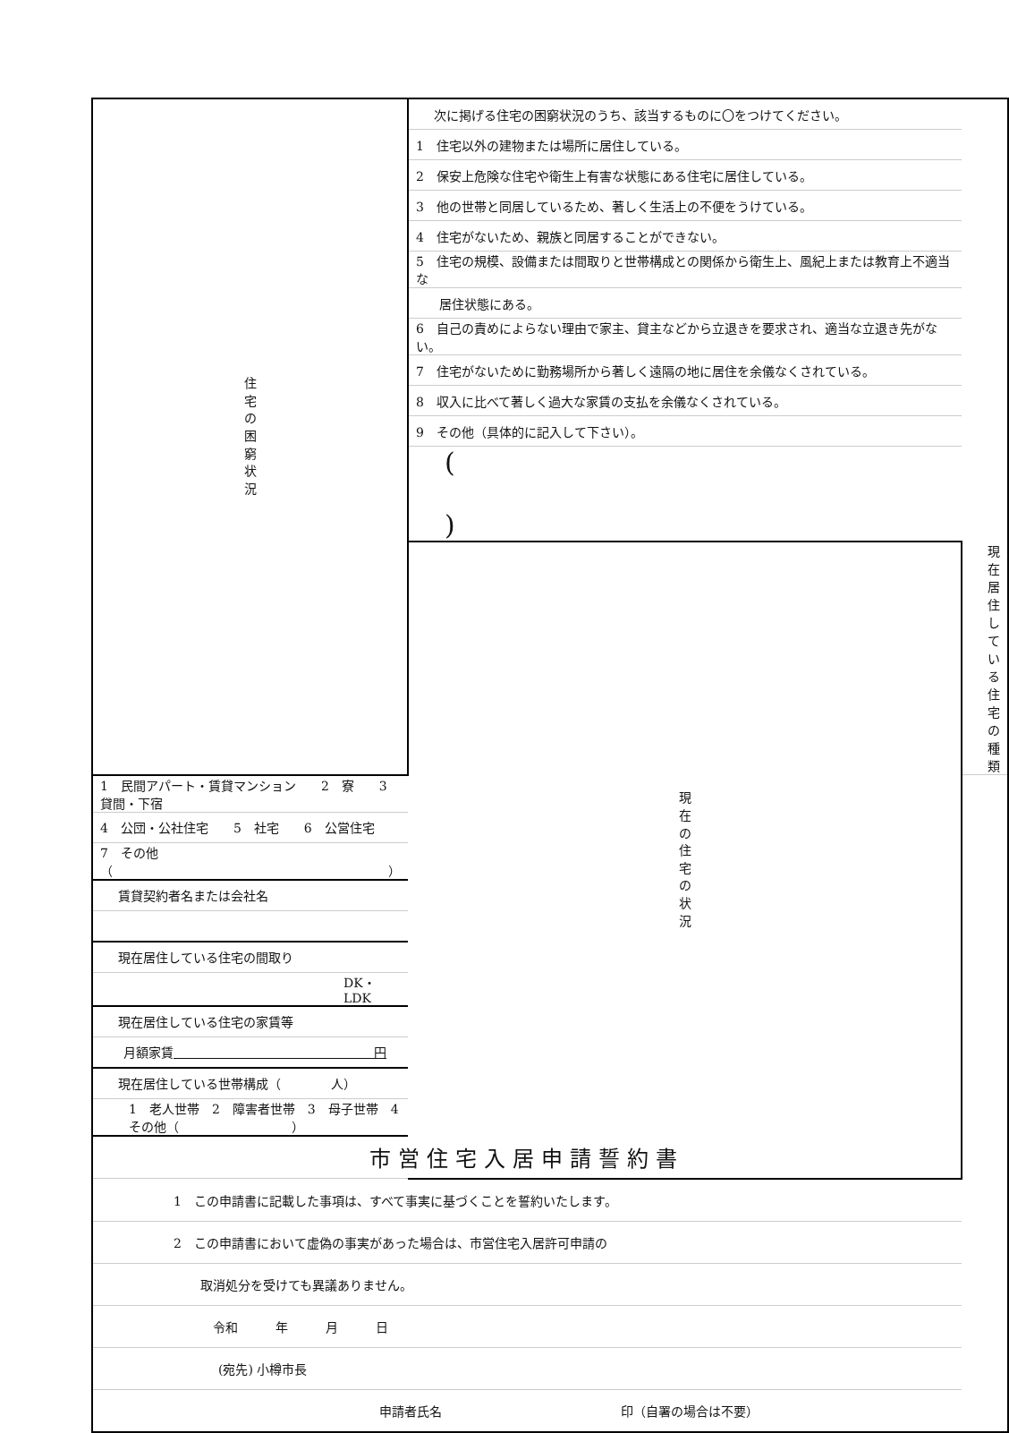| 住 宅 の 困 窮 状 況 | 次に掲げる住宅の困窮状況のうち、該当するものに〇をつけてください。 | |
| | 1 住宅以外の建物または場所に居住している。 | |
| | 2 保安上危険な住宅や衛生上有害な状態にある住宅に居住している。 | |
| | 3 他の世帯と同居しているため、著しく生活上の不便をうけている。 | |
| | 4 住宅がないため、親族と同居することができない。 | |
| | 5 住宅の規模、設備または間取りと世帯構成との関係から衛生上、風紀上または教育上不適当な | |
| | 居住状態にある。 | |
| | 6 自己の責めによらない理由で家主、貸主などから立退きを要求され、適当な立退き先がない。 | |
| | 7 住宅がないために勤務場所から著しく遠隔の地に居住を余儀なくされている。 | |
| | 8 収入に比べて著しく過大な家賃の支払を余儀なくされている。 | |
| | 9 その他（具体的に記入して下さい）。 | |
| | ( ) | |
| | 現 在 の 住 宅 の 状 況 | 現在居住している住宅の種類 |
| 1 民間アパート・賃貸マンション 2 寮 3 貸間・下宿 | | |
| 4 公団・公社住宅 5 社宅 6 公営住宅 | | |
| 7 その他（ ） | | |
| 賃貸契約者名または会社名 | | |
| 現在居住している住宅の間取り | | |
| DK・LDK | | |
| 現在居住している住宅の家賃等 | | |
| 月額家賃 円 | | |
| 現在居住している世帯構成（ 人） | | |
| 1 老人世帯 2 障害者世帯 3 母子世帯 4 その他（ ） | | |
| 市営住宅入居申請誓約書 | | |
| 1 この申請書に記載した事項は、すべて事実に基づくことを誓約いたします。 | | |
| 2 この申請書において虚偽の事実があった場合は、市営住宅入居許可申請の | | |
| 取消処分を受けても異議ありません。 | | |
| 令和 年 月 日 | | |
| (宛先) 小樽市長 | | |
| 申請者氏名 印（自署の場合は不要） | | |